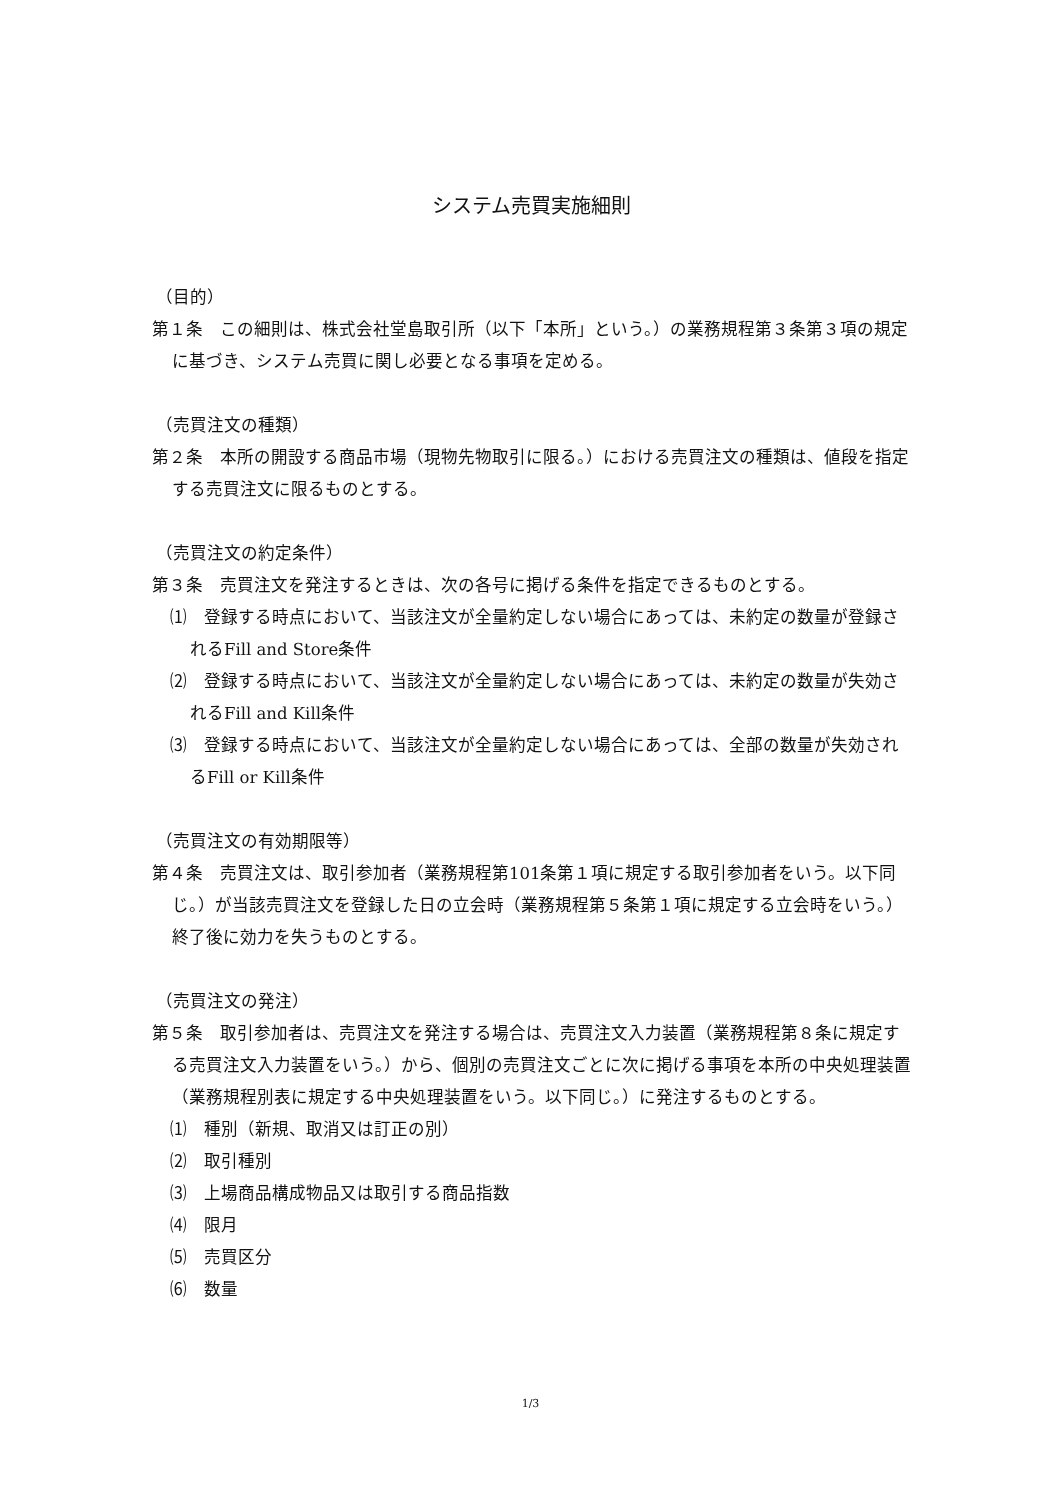システム売買実施細則
（目的）
第１条　この細則は、株式会社堂島取引所（以下「本所」という。）の業務規程第３条第３項の規定に基づき、システム売買に関し必要となる事項を定める。
（売買注文の種類）
第２条　本所の開設する商品市場（現物先物取引に限る。）における売買注文の種類は、値段を指定する売買注文に限るものとする。
（売買注文の約定条件）
第３条　売買注文を発注するときは、次の各号に掲げる条件を指定できるものとする。
⑴　登録する時点において、当該注文が全量約定しない場合にあっては、未約定の数量が登録されるFill and Store条件
⑵　登録する時点において、当該注文が全量約定しない場合にあっては、未約定の数量が失効されるFill and Kill条件
⑶　登録する時点において、当該注文が全量約定しない場合にあっては、全部の数量が失効されるFill or Kill条件
（売買注文の有効期限等）
第４条　売買注文は、取引参加者（業務規程第101条第１項に規定する取引参加者をいう。以下同じ。）が当該売買注文を登録した日の立会時（業務規程第５条第１項に規定する立会時をいう。）終了後に効力を失うものとする。
（売買注文の発注）
第５条　取引参加者は、売買注文を発注する場合は、売買注文入力装置（業務規程第８条に規定する売買注文入力装置をいう。）から、個別の売買注文ごとに次に掲げる事項を本所の中央処理装置（業務規程別表に規定する中央処理装置をいう。以下同じ。）に発注するものとする。
⑴　種別（新規、取消又は訂正の別）
⑵　取引種別
⑶　上場商品構成物品又は取引する商品指数
⑷　限月
⑸　売買区分
⑹　数量
1/3